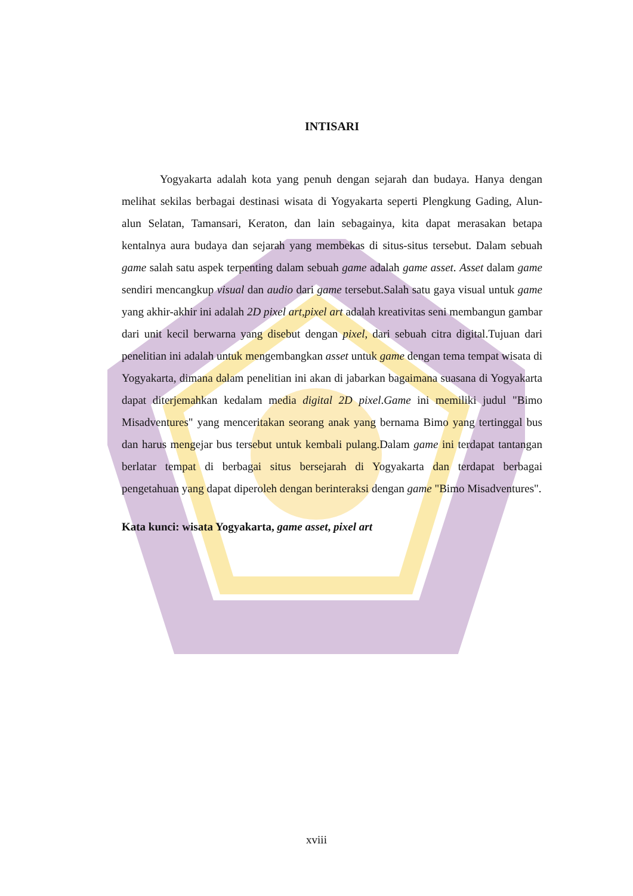INTISARI
Yogyakarta adalah kota yang penuh dengan sejarah dan budaya. Hanya dengan melihat sekilas berbagai destinasi wisata di Yogyakarta seperti Plengkung Gading, Alun-alun Selatan, Tamansari, Keraton, dan lain sebagainya, kita dapat merasakan betapa kentalnya aura budaya dan sejarah yang membekas di situs-situs tersebut. Dalam sebuah game salah satu aspek terpenting dalam sebuah game adalah game asset. Asset dalam game sendiri mencangkup visual dan audio dari game tersebut.Salah satu gaya visual untuk game yang akhir-akhir ini adalah 2D pixel art,pixel art adalah kreativitas seni membangun gambar dari unit kecil berwarna yang disebut dengan pixel, dari sebuah citra digital.Tujuan dari penelitian ini adalah untuk mengembangkan asset untuk game dengan tema tempat wisata di Yogyakarta, dimana dalam penelitian ini akan di jabarkan bagaimana suasana di Yogyakarta dapat diterjemahkan kedalam media digital 2D pixel.Game ini memiliki judul "Bimo Misadventures" yang menceritakan seorang anak yang bernama Bimo yang tertinggal bus dan harus mengejar bus tersebut untuk kembali pulang.Dalam game ini terdapat tantangan berlatar tempat di berbagai situs bersejarah di Yogyakarta dan terdapat berbagai pengetahuan yang dapat diperoleh dengan berinteraksi dengan game "Bimo Misadventures".
Kata kunci: wisata Yogyakarta, game asset, pixel art
xviii